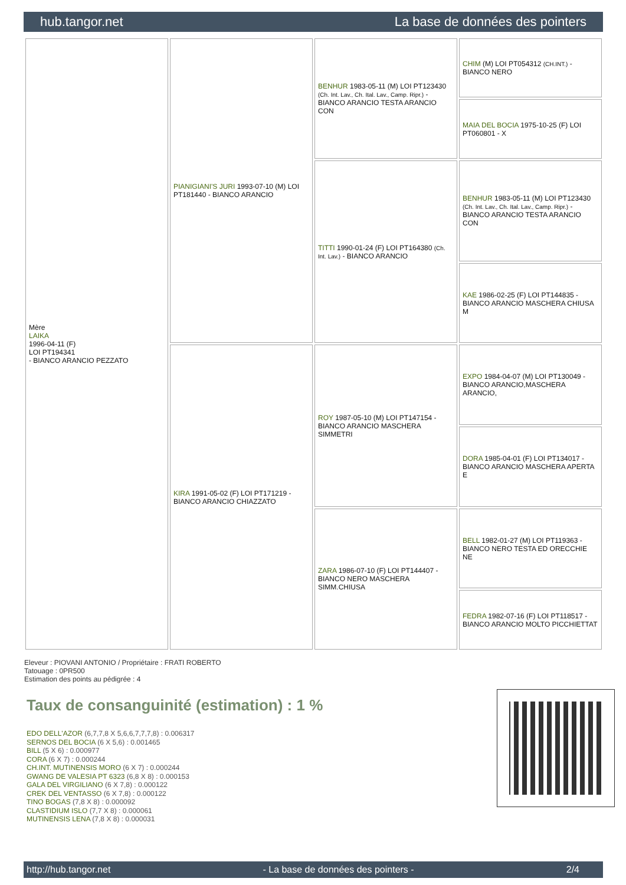hub.tangor.net La base de données des pointers
| Mère LAIKA 1996-04-11 (F) LOI PT194341 - BIANCO ARANCIO PEZZATO | PIANIGIANI'S JURI 1993-07-10 (M) LOI PT181440 - BIANCO ARANCIO | BENHUR 1983-05-11 (M) LOI PT123430 (Ch. Int. Lav., Ch. Ital. Lav., Camp. Ripr.) - BIANCO ARANCIO TESTA ARANCIO CON | CHIM (M) LOI PT054312 (CH.INT.) - BIANCO NERO |
| | | | MAIA DEL BOCIA 1975-10-25 (F) LOI PT060801 - X |
| | | TITTI 1990-01-24 (F) LOI PT164380 (Ch. Int. Lav.) - BIANCO ARANCIO | BENHUR 1983-05-11 (M) LOI PT123430 (Ch. Int. Lav., Ch. Ital. Lav., Camp. Ripr.) - BIANCO ARANCIO TESTA ARANCIO CON |
| | | | KAE 1986-02-25 (F) LOI PT144835 - BIANCO ARANCIO MASCHERA CHIUSA M |
| | KIRA 1991-05-02 (F) LOI PT171219 - BIANCO ARANCIO CHIAZZATO | ROY 1987-05-10 (M) LOI PT147154 - BIANCO ARANCIO MASCHERA SIMMETRI | EXPO 1984-04-07 (M) LOI PT130049 - BIANCO ARANCIO,MASCHERA ARANCIO, |
| | | | DORA 1985-04-01 (F) LOI PT134017 - BIANCO ARANCIO MASCHERA APERTA E |
| | | ZARA 1986-07-10 (F) LOI PT144407 - BIANCO NERO MASCHERA SIMM.CHIUSA | BELL 1982-01-27 (M) LOI PT119363 - BIANCO NERO TESTA ED ORECCHIE NE |
| | | | FEDRA 1982-07-16 (F) LOI PT118517 - BIANCO ARANCIO MOLTO PICCHIETTAT |
Eleveur : PIOVANI ANTONIO / Propriétaire : FRATI ROBERTO
Tatouage : 0PR500
Estimation des points au pédigrée : 4
Taux de consanguinité (estimation) : 1 %
EDO DELL'AZOR (6,7,7,8 X 5,6,6,7,7,7,8) : 0.006317
SERNOS DEL BOCIA (6 X 5,6) : 0.001465
BILL (5 X 6) : 0.000977
CORA (6 X 7) : 0.000244
CH.INT. MUTINENSIS MORO (6 X 7) : 0.000244
GWANG DE VALESIA PT 6323 (6,8 X 8) : 0.000153
GALA DEL VIRGILIANO (6 X 7,8) : 0.000122
CREK DEL VENTASSO (6 X 7,8) : 0.000122
TINO BOGAS (7,8 X 8) : 0.000092
CLASTIDIUM ISLO (7,7 X 8) : 0.000061
MUTINENSIS LENA (7,8 X 8) : 0.000031
http://hub.tangor.net - La base de données des pointers - 2/4